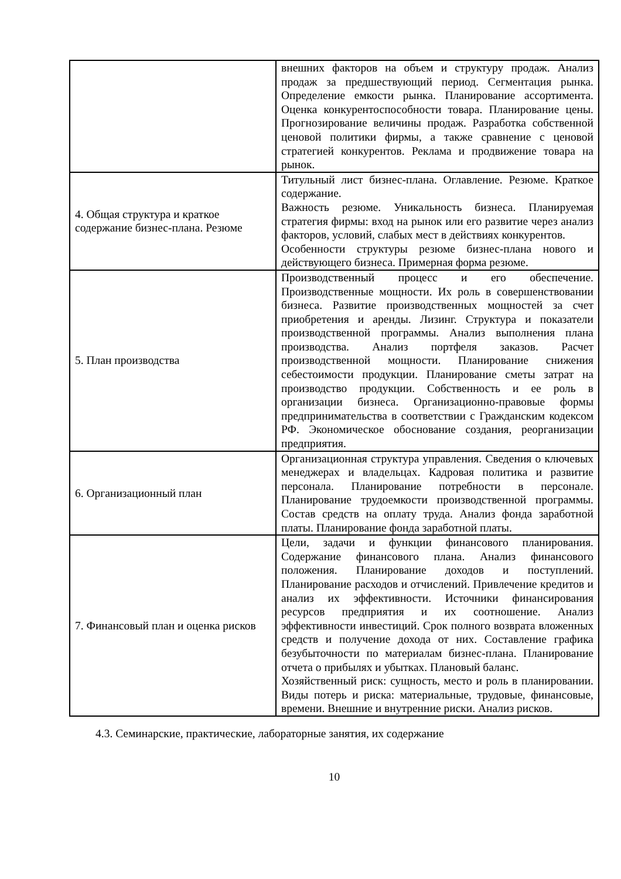| | внешних факторов на объем и структуру продаж. Анализ продаж за предшествующий период. Сегментация рынка. Определение емкости рынка. Планирование ассортимента. Оценка конкурентоспособности товара. Планирование цены. Прогнозирование величины продаж. Разработка собственной ценовой политики фирмы, а также сравнение с ценовой стратегией конкурентов. Реклама и продвижение товара на рынок. |
| 4. Общая структура и краткое содержание бизнес-плана. Резюме | Титульный лист бизнес-плана. Оглавление. Резюме. Краткое содержание. Важность резюме. Уникальность бизнеса. Планируемая стратегия фирмы: вход на рынок или его развитие через анализ факторов, условий, слабых мест в действиях конкурентов. Особенности структуры резюме бизнес-плана нового и действующего бизнеса. Примерная форма резюме. |
| 5. План производства | Производственный процесс и его обеспечение. Производственные мощности. Их роль в совершенствовании бизнеса. Развитие производственных мощностей за счет приобретения и аренды. Лизинг. Структура и показатели производственной программы. Анализ выполнения плана производства. Анализ портфеля заказов. Расчет производственной мощности. Планирование снижения себестоимости продукции. Планирование сметы затрат на производство продукции. Собственность и ее роль в организации бизнеса. Организационно-правовые формы предпринимательства в соответствии с Гражданским кодексом РФ. Экономическое обоснование создания, реорганизации предприятия. |
| 6. Организационный план | Организационная структура управления. Сведения о ключевых менеджерах и владельцах. Кадровая политика и развитие персонала. Планирование потребности в персонале. Планирование трудоемкости производственной программы. Состав средств на оплату труда. Анализ фонда заработной платы. Планирование фонда заработной платы. |
| 7. Финансовый план и оценка рисков | Цели, задачи и функции финансового планирования. Содержание финансового плана. Анализ финансового положения. Планирование доходов и поступлений. Планирование расходов и отчислений. Привлечение кредитов и анализ их эффективности. Источники финансирования ресурсов предприятия и их соотношение. Анализ эффективности инвестиций. Срок полного возврата вложенных средств и получение дохода от них. Составление графика безубыточности по материалам бизнес-плана. Планирование отчета о прибылях и убытках. Плановый баланс. Хозяйственный риск: сущность, место и роль в планировании. Виды потерь и риска: материальные, трудовые, финансовые, времени. Внешние и внутренние риски. Анализ рисков. |
4.3. Семинарские, практические, лабораторные занятия, их содержание
10